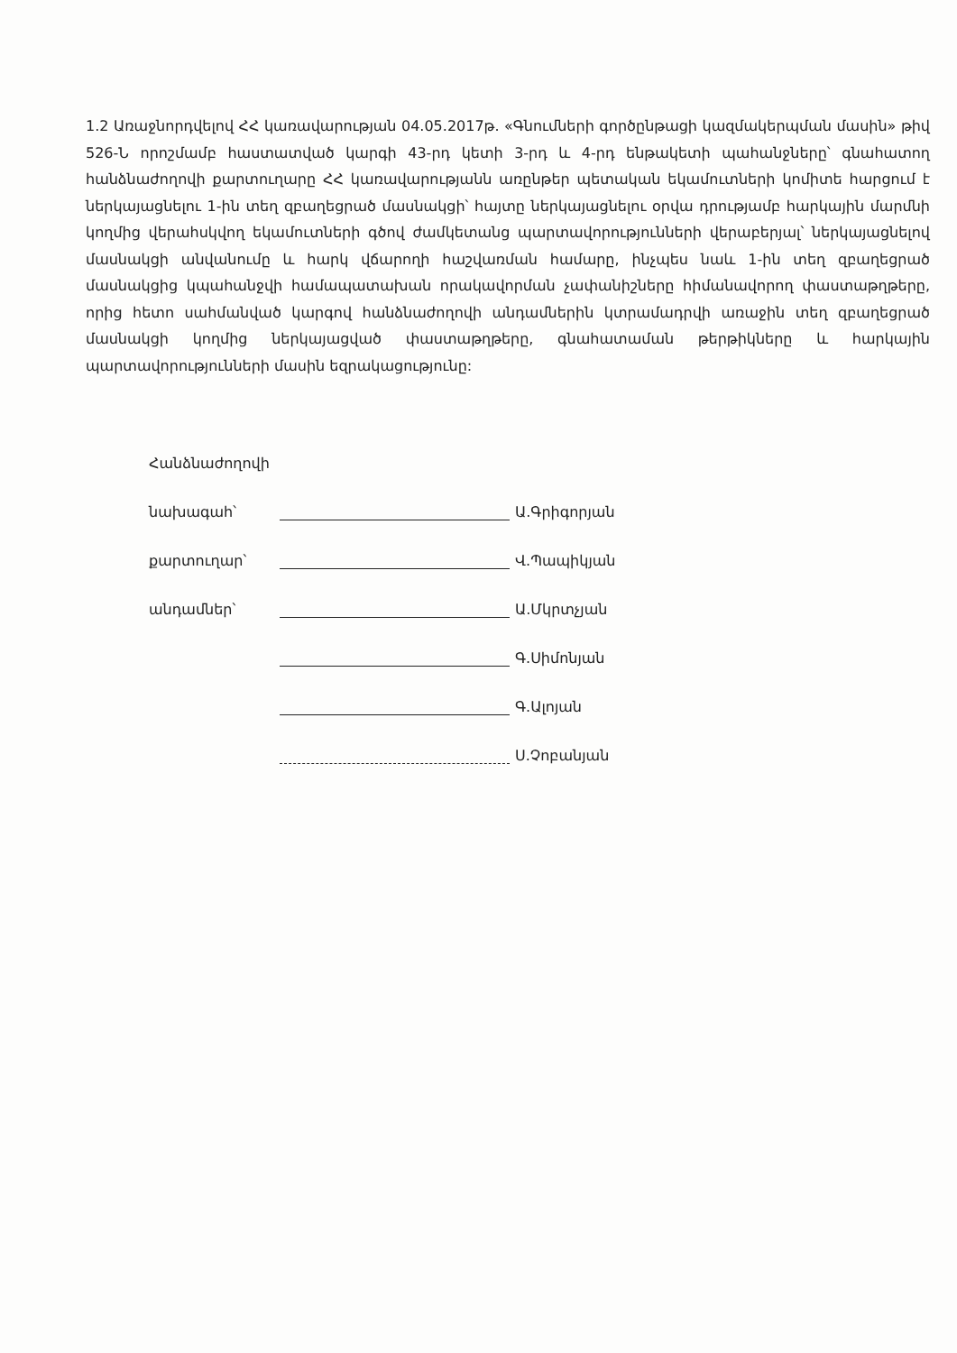1.2 Առաջնորդվելով ՀՀ կառավարության 04.05.2017թ. «Գնումների գործընթացի կազմակերպման մասին» թիվ 526-Ն որոշմամբ հաստատված կարգի 43-րդ կետի 3-րդ և 4-րդ ենթակետի պահանջները՝ գնահատող հանձնաժողովի քարտուղարը ՀՀ կառավարությանն առընթեր պետական եկամուտների կոմիտե հարցում է ներկայացնելու 1-ին տեղ զբաղեցրած մասնակցի՝ հայտը ներկայացնելու օրվա դրությամբ հարկային մարմնի կողմից վերահսկվող եկամուտների գծով ժամկետանց պարտավորությունների վերաբերյալ՝ ներկայացնելով մասնակցի անվանումը և հարկ վճարողի հաշվառման համարը, ինչպես նաև 1-ին տեղ զբաղեցրած մասնակցից կպահանջվի համապատախան որակավորման չափանիշները հիմանավորող փաստաթղթերը, որից հետո սահմանված կարգով հանձնաժողովի անդամներին կտրամադրվի առաջին տեղ զբաղեցրած մասնակցի կողմից ներկայացված փաստաթղթերը, գնահատաման թերթիկները և հարկային պարտավորությունների մասին եզրակացությունը:
| Հանձնաժողովի | | |
| նախագահ՝ | | Ա.Գրիգորյան |
| քարտուղար՝ | | Վ.Պապիկյան |
| անդամներ՝ | | Ա.Մկրտչյան |
| | | Գ.Սիմոնյան |
| | | Գ.Ալոյան |
| | | Ս.Չոբանյան |